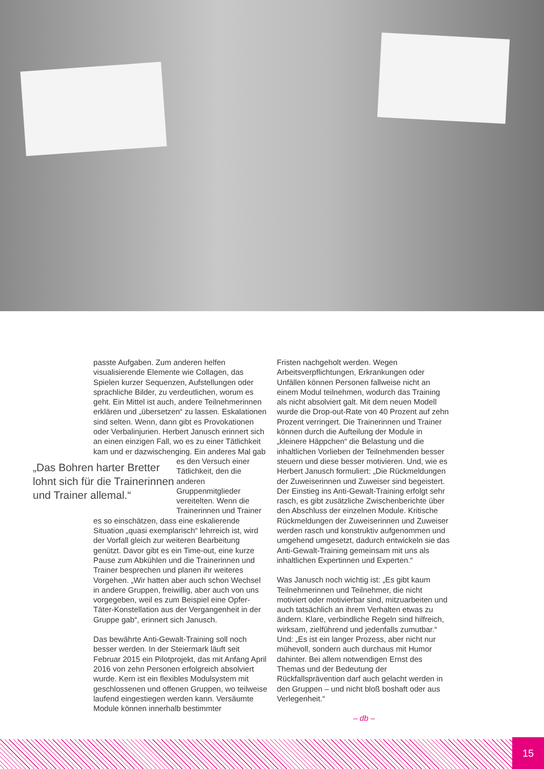passte Aufgaben. Zum anderen helfen visualisierende Elemente wie Collagen, das Spielen kurzer Sequenzen, Aufstellungen oder sprachliche Bilder, zu verdeutlichen, worum es geht. Ein Mittel ist auch, andere Teilnehmerinnen erklären und „übersetzen“ zu lassen. Eskalationen sind selten. Wenn, dann gibt es Provokationen oder Verbalinjurien. Herbert Janusch erinnert sich an einen einzigen Fall, wo es zu einer Tätlichkeit kam und er dazwischenging. Ein anderes Mal gab es „Das Bohren harter Bretter lohnt sich für die Trainerinnen und Trainer allemal.“ den Versuch einer Tätlichkeit, den die anderen Gruppenmitglieder vereitelten. Wenn die Trainerinnen und Trainer es so einschätzen, dass eine eskalierende Situation „quasi exemplarisch“ lehrreich ist, wird der Vorfall gleich zur weiteren Bearbeitung genützt. Davor gibt es ein Time-out, eine kurze Pause zum Abkühlen und die Trainerinnen und Trainer besprechen und planen ihr weiteres Vorgehen. „Wir hatten aber auch schon Wechsel in andere Gruppen, freiwillig, aber auch von uns vorgegeben, weil es zum Beispiel eine Opfer-Täter-Konstellation aus der Vergangenheit in der Gruppe gab“, erinnert sich Janusch.
Das bewährte Anti-Gewalt-Training soll noch besser werden. In der Steiermark läuft seit Februar 2015 ein Pilotprojekt, das mit Anfang April 2016 von zehn Personen erfolgreich absolviert wurde. Kern ist ein flexibles Modulsystem mit geschlossenen und offenen Gruppen, wo teilweise laufend eingestiegen werden kann. Versäumte Module können innerhalb bestimmter
Fristen nachgeholt werden. Wegen Arbeitsverpflichtungen, Erkrankungen oder Unfällen können Personen fallweise nicht an einem Modul teilnehmen, wodurch das Training als nicht absolviert galt. Mit dem neuen Modell wurde die Drop-out-Rate von 40 Prozent auf zehn Prozent verringert. Die Trainerinnen und Trainer können durch die Aufteilung der Module in „kleinere Häppchen“ die Belastung und die inhaltlichen Vorlieben der Teilnehmenden besser steuern und diese besser motivieren. Und, wie es Herbert Janusch formuliert: „Die Rückmeldungen der Zuweiserinnen und Zuweiser sind begeistert. Der Einstieg ins Anti-Gewalt-Training erfolgt sehr rasch, es gibt zusätzliche Zwischenberichte über den Abschluss der einzelnen Module. Kritische Rückmeldungen der Zuweiserinnen und Zuweiser werden rasch und konstruktiv aufgenommen und umgehend umgesetzt, dadurch entwickeln sie das Anti-Gewalt-Training gemeinsam mit uns als inhaltlichen Expertinnen und Experten.“
Was Janusch noch wichtig ist: „Es gibt kaum Teilnehmerinnen und Teilnehmer, die nicht motiviert oder motivierbar sind, mitzuarbeiten und auch tatsächlich an ihrem Verhalten etwas zu ändern. Klare, verbindliche Regeln sind hilfreich, wirksam, zielführend und jedenfalls zumutbar.“ Und: „Es ist ein langer Prozess, aber nicht nur mühevoll, sondern auch durchaus mit Humor dahinter. Bei allem notwendigen Ernst des Themas und der Bedeutung der Rückfallsprävention darf auch gelacht werden in den Gruppen – und nicht bloß boshaft oder aus Verlegenheit.“
– db –
15